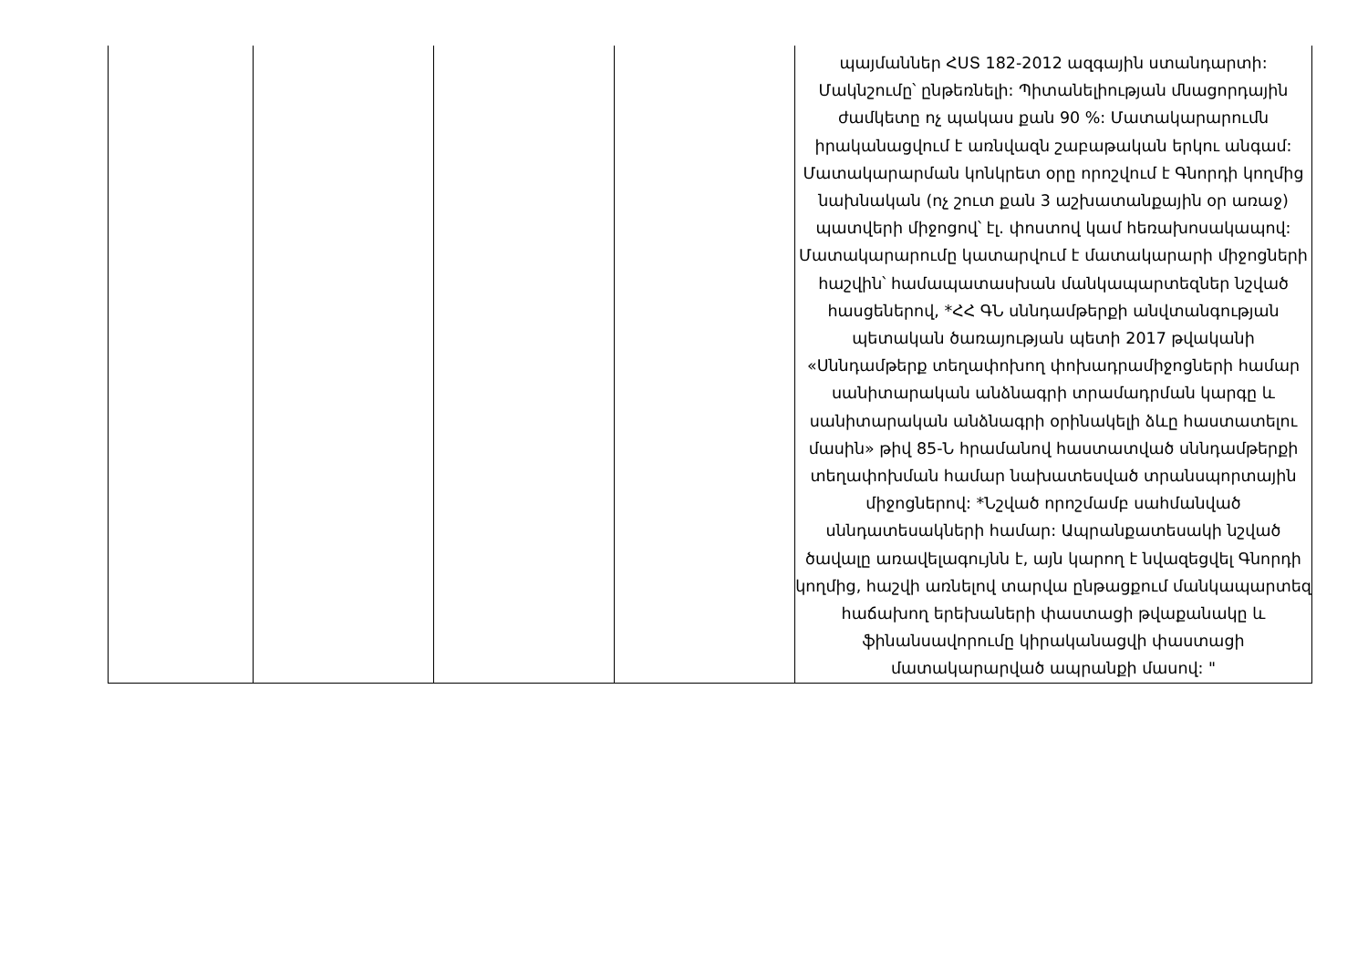| | | | | պայմաններ ՀՍՏ 182-2012 ազգային ստանդարտի: Մակնշումը՝ ընթեռնելի: Պիտանելիության մնացորդային ժամկետը ոչ պակաս քան 90 %: Մատակարարումն իրականացվում է առնվազն շաբաթական երկու անգամ: Մատակարարման կոնկրետ օրը որոշվում է Գնորդի կողմից նախնական (ոչ շուտ քան 3 աշխատանքային օր առաջ) պատվերի միջոցով՝ էլ. փոստով կամ հեռախոսակապով: Մատակարարումը կատարվում է մատակարարի միջոցների հաշվին՝ համապատասխան մանկապարտեզներ նշված հասցեներով, *ՀՀ ԳՆ սննդամթերքի անվտանգության պետական ծառայության պետի 2017 թվականի «Սննդամթերք տեղափոխող փոխադրամիջոցների համար սանիտարական անձնագրի տրամադրման կարգը և սանիտարական անձնագրի օրինակելի ձևը հաստատելու մասին» թիվ 85-Ն հրամանով հաստատված սննդամթերքի տեղափոխման համար նախատեսված տրանսպորտային միջոցներով: *Նշված որոշմամբ սահմանված սննդատեսակների համար: Ապրանքատեսակի նշված ծավալը առավելագույնն է, այն կարող է նվազեցվել Գնորդի կողմից, հաշվի առնելով տարվա ընթացքում մանկապարտեզ հաճախող երեխաների փաստացի թվաքանակը և ֆինանսավորումը կիրականացվի փաստացի մատակարարված ապրանքի մասով: " |